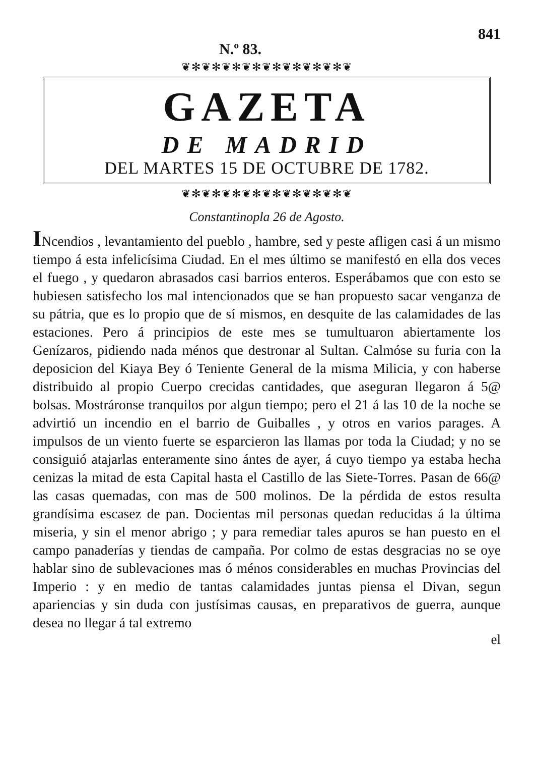N.º 83.
841
❦✻❦✻❦✻❦✻❦✻❦✻❦✻❦✻❦
GAZETA
DE MADRID
DEL MARTES 15 DE OCTUBRE DE 1782.
❦✻❦✻❦✻❦✻❦✻❦✻❦✻❦✻❦
Constantinopla 26 de Agosto.
INcendios , levantamiento del pueblo , hambre, sed y peste afligen casi á un mismo tiempo á esta infelicísima Ciudad. En el mes último se manifestó en ella dos veces el fuego , y quedaron abrasados casi barrios enteros. Esperábamos que con esto se hubiesen satisfecho los mal intencionados que se han propuesto sacar venganza de su pátria, que es lo propio que de sí mismos, en desquite de las calamidades de las estaciones. Pero á principios de este mes se tumultuaron abiertamente los Genízaros, pidiendo nada ménos que destronar al Sultan. Calmóse su furia con la deposicion del Kiaya Bey ó Teniente General de la misma Milicia, y con haberse distribuido al propio Cuerpo crecidas cantidades, que aseguran llegaron á 5@ bolsas. Mostráronse tranquilos por algun tiempo; pero el 21 á las 10 de la noche se advirtió un incendio en el barrio de Guiballes , y otros en varios parages. A impulsos de un viento fuerte se esparcieron las llamas por toda la Ciudad; y no se consiguió atajarlas enteramente sino ántes de ayer, á cuyo tiempo ya estaba hecha cenizas la mitad de esta Capital hasta el Castillo de las Siete-Torres. Pasan de 66@ las casas quemadas, con mas de 500 molinos. De la pérdida de estos resulta grandísima escasez de pan. Docientas mil personas quedan reducidas á la última miseria, y sin el menor abrigo ; y para remediar tales apuros se han puesto en el campo panaderías y tiendas de campaña. Por colmo de estas desgracias no se oye hablar sino de sublevaciones mas ó ménos considerables en muchas Provincias del Imperio : y en medio de tantas calamidades juntas piensa el Divan, segun apariencias y sin duda con justísimas causas, en preparativos de guerra, aunque desea no llegar á tal extremo
el